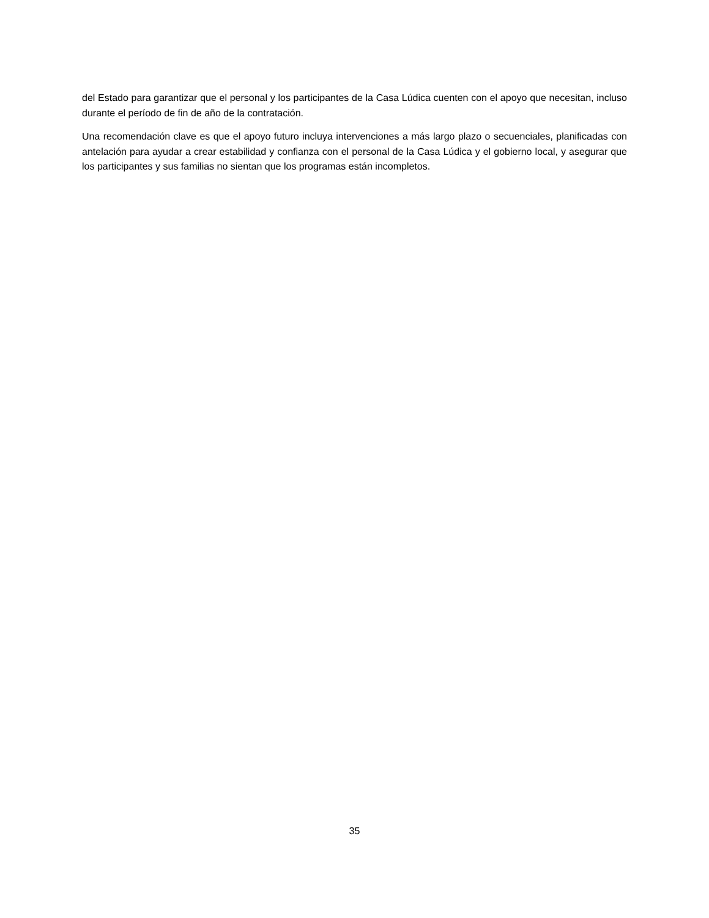del Estado para garantizar que el personal y los participantes de la Casa Lúdica cuenten con el apoyo que necesitan, incluso durante el período de fin de año de la contratación.
Una recomendación clave es que el apoyo futuro incluya intervenciones a más largo plazo o secuenciales, planificadas con antelación para ayudar a crear estabilidad y confianza con el personal de la Casa Lúdica y el gobierno local, y asegurar que los participantes y sus familias no sientan que los programas están incompletos.
35